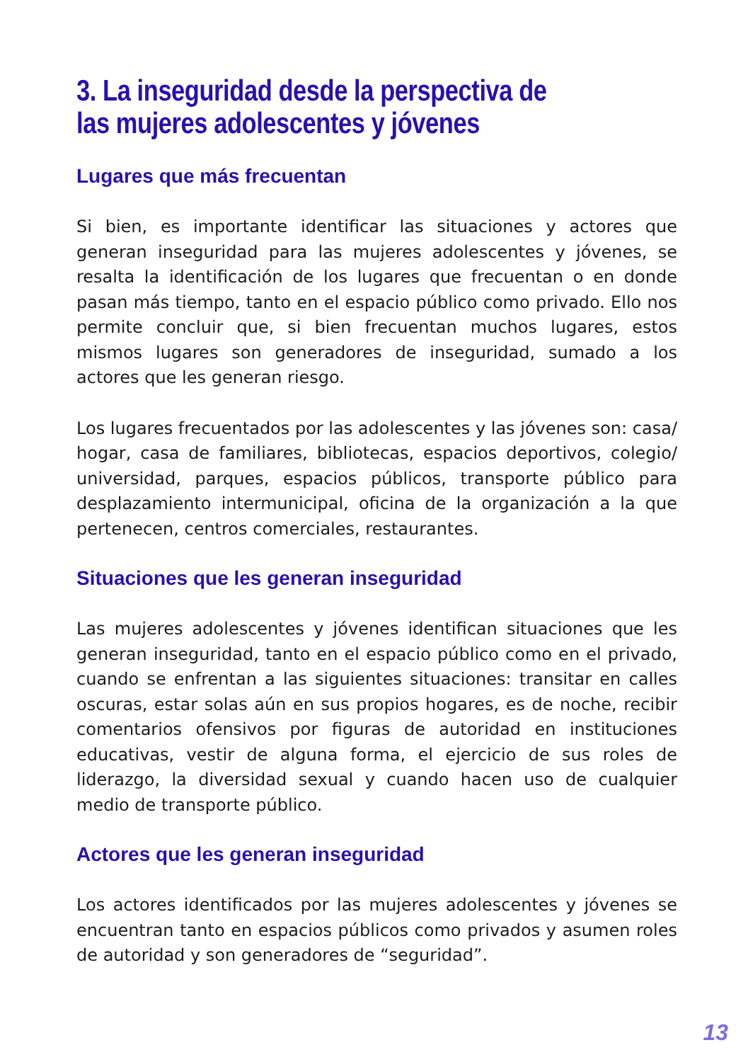3. La inseguridad desde la perspectiva de
las mujeres adolescentes y jóvenes
Lugares que más frecuentan
Si bien, es importante identificar las situaciones y actores que generan inseguridad para las mujeres adolescentes y jóvenes, se resalta la identificación de los lugares que frecuentan o en donde pasan más tiempo, tanto en el espacio público como privado. Ello nos permite concluir que, si bien frecuentan muchos lugares, estos mismos lugares son generadores de inseguridad, sumado a los actores que les generan riesgo.
Los lugares frecuentados por las adolescentes y las jóvenes son: casa/ hogar, casa de familiares, bibliotecas, espacios deportivos, colegio/ universidad, parques, espacios públicos, transporte público para desplazamiento intermunicipal, oficina de la organización a la que pertenecen, centros comerciales, restaurantes.
Situaciones que les generan inseguridad
Las mujeres adolescentes y jóvenes identifican situaciones que les generan inseguridad, tanto en el espacio público como en el privado, cuando se enfrentan a las siguientes situaciones: transitar en calles oscuras, estar solas aún en sus propios hogares, es de noche, recibir comentarios ofensivos por figuras de autoridad en instituciones educativas, vestir de alguna forma, el ejercicio de sus roles de liderazgo, la diversidad sexual y cuando hacen uso de cualquier medio de transporte público.
Actores que les generan inseguridad
Los actores identificados por las mujeres adolescentes y jóvenes se encuentran tanto en espacios públicos como privados y asumen roles de autoridad y son generadores de “seguridad”.
13